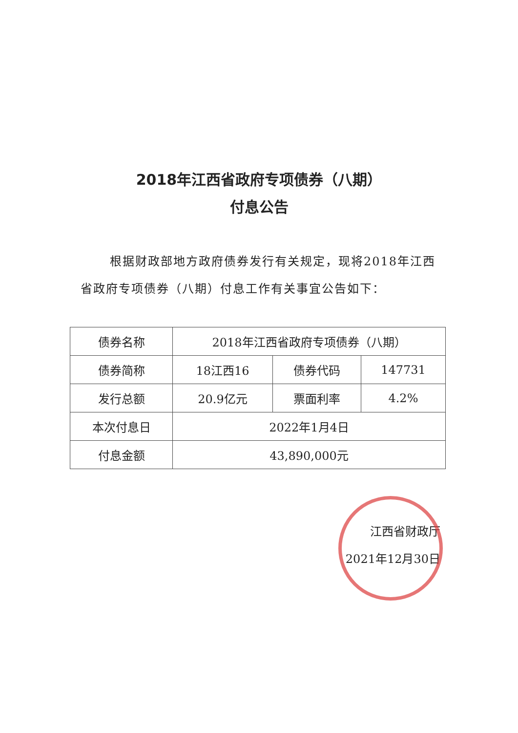2018年江西省政府专项债券（八期）
付息公告
根据财政部地方政府债券发行有关规定，现将2018年江西省政府专项债券（八期）付息工作有关事宜公告如下：
| 债券名称 | 2018年江西省政府专项债券（八期） | | |
| 债券简称 | 18江西16 | 债券代码 | 147731 |
| 发行总额 | 20.9亿元 | 票面利率 | 4.2% |
| 本次付息日 | 2022年1月4日 | | |
| 付息金额 | 43,890,000元 | | |
江西省财政厅
2021年12月30日